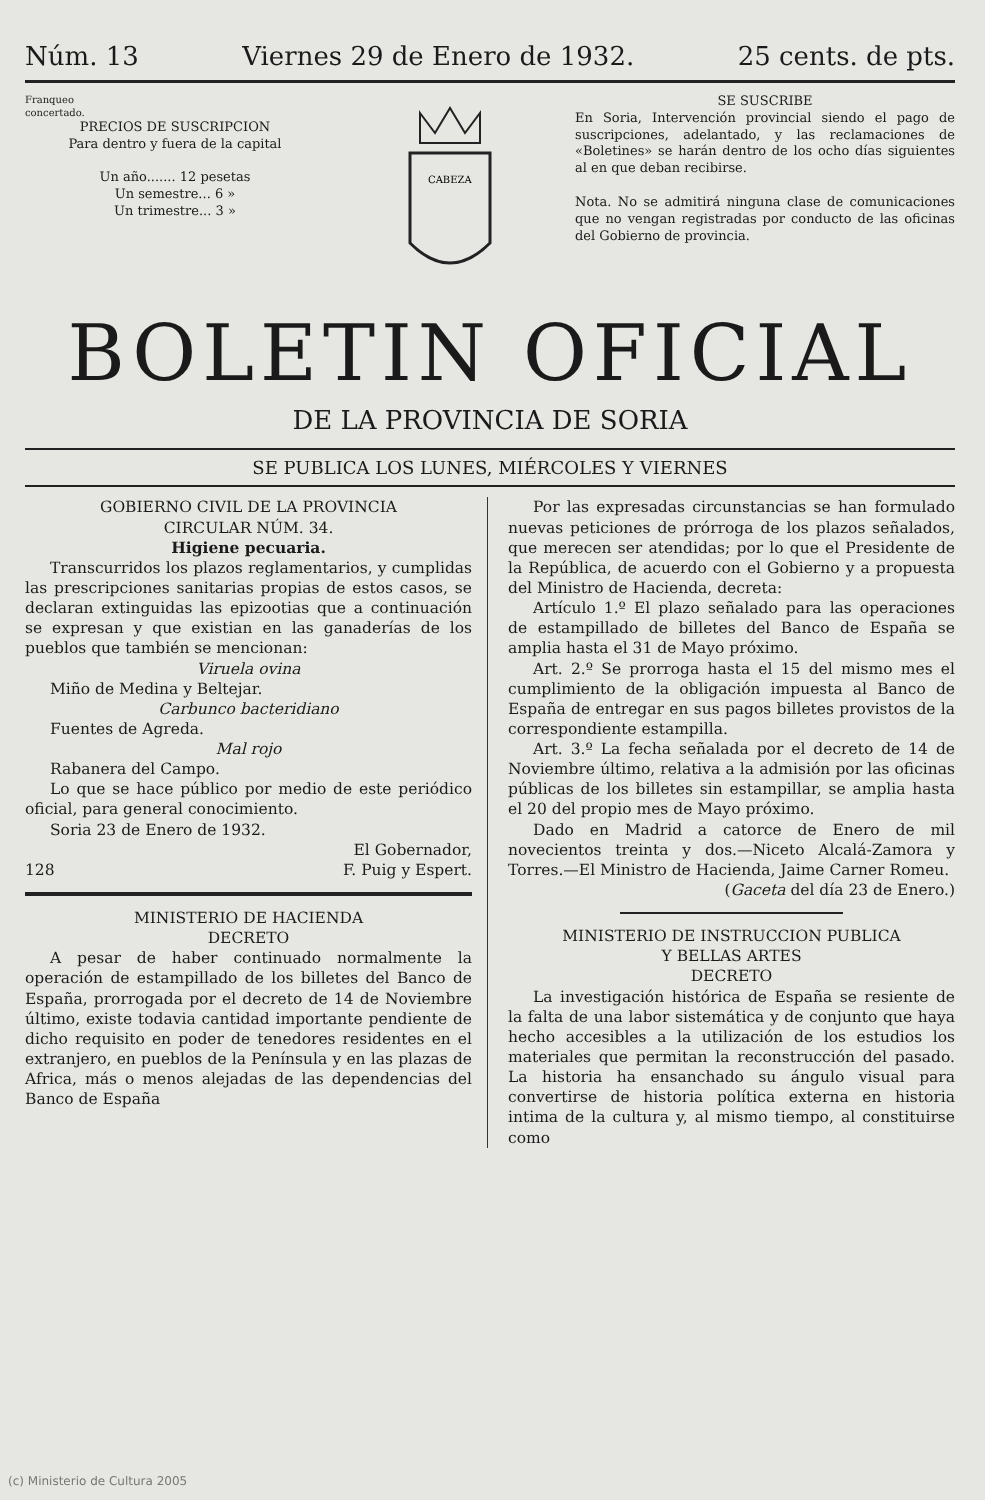Núm. 13 Viernes 29 de Enero de 1932. 25 cents. de pts.
Franqueo
concertado.
PRECIOS DE SUSCRIPCION
Para dentro y fuera de la capital
Un año....... 12 pesetas
Un semestre... 6 »
Un trimestre... 3 »
CABEZA
SE SUSCRIBE
En Soria, Intervención provincial siendo el pago de suscripciones, adelantado, y las reclamaciones de «Boletines» se harán dentro de los ocho días siguientes al en que deban recibirse.
Nota. No se admitirá ninguna clase de comunicaciones que no vengan registradas por conducto de las oficinas del Gobierno de provincia.
BOLETIN OFICIAL
DE LA PROVINCIA DE SORIA
SE PUBLICA LOS LUNES, MIÉRCOLES Y VIERNES
GOBIERNO CIVIL DE LA PROVINCIA
CIRCULAR NÚM. 34.
Higiene pecuaria.
Transcurridos los plazos reglamentarios, y cumplidas las prescripciones sanitarias propias de estos casos, se declaran extinguidas las epizootias que a continuación se expresan y que existian en las ganaderías de los pueblos que también se mencionan:
Viruela ovina
Miño de Medina y Beltejar.
Carbunco bacteridiano
Fuentes de Agreda.
Mal rojo
Rabanera del Campo.
Lo que se hace público por medio de este periódico oficial, para general conocimiento.
Soria 23 de Enero de 1932.
El Gobernador,
128 F. Puig y Espert.
MINISTERIO DE HACIENDA
DECRETO
A pesar de haber continuado normalmente la operación de estampillado de los billetes del Banco de España, prorrogada por el decreto de 14 de Noviembre último, existe todavia cantidad importante pendiente de dicho requisito en poder de tenedores residentes en el extranjero, en pueblos de la Península y en las plazas de Africa, más o menos alejadas de las dependencias del Banco de España
Por las expresadas circunstancias se han formulado nuevas peticiones de prórroga de los plazos señalados, que merecen ser atendidas; por lo que el Presidente de la República, de acuerdo con el Gobierno y a propuesta del Ministro de Hacienda, decreta:
Artículo 1.º El plazo señalado para las operaciones de estampillado de billetes del Banco de España se amplia hasta el 31 de Mayo próximo.
Art. 2.º Se prorroga hasta el 15 del mismo mes el cumplimiento de la obligación impuesta al Banco de España de entregar en sus pagos billetes provistos de la correspondiente estampilla.
Art. 3.º La fecha señalada por el decreto de 14 de Noviembre último, relativa a la admisión por las oficinas públicas de los billetes sin estampillar, se amplia hasta el 20 del propio mes de Mayo próximo.
Dado en Madrid a catorce de Enero de mil novecientos treinta y dos.—Niceto Alcalá-Zamora y Torres.—El Ministro de Hacienda, Jaime Carner Romeu.
(Gaceta del día 23 de Enero.)
MINISTERIO DE INSTRUCCION PUBLICA
Y BELLAS ARTES
DECRETO
La investigación histórica de España se resiente de la falta de una labor sistemática y de conjunto que haya hecho accesibles a la utilización de los estudios los materiales que permitan la reconstrucción del pasado. La historia ha ensanchado su ángulo visual para convertirse de historia política externa en historia intima de la cultura y, al mismo tiempo, al constituirse como
(c) Ministerio de Cultura 2005